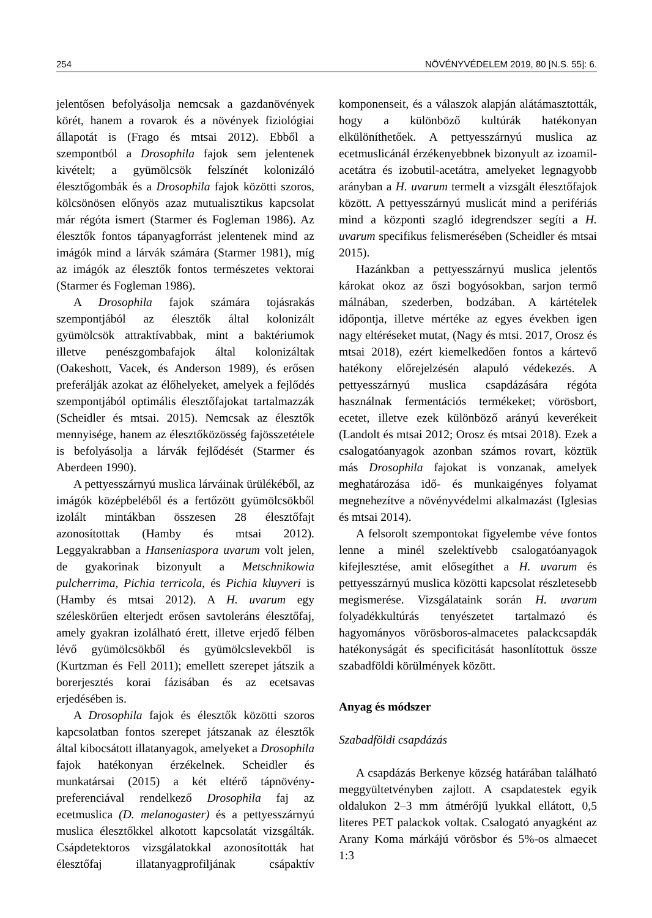254 NÖVÉNYVÉDELEM 2019, 80 [N.S. 55]: 6.
jelentősen befolyásolja nemcsak a gazdanövények körét, hanem a rovarok és a növények fiziológiai állapotát is (Frago és mtsai 2012). Ebből a szempontból a Drosophila fajok sem jelentenek kivételt; a gyümölcsök felszínét kolonizáló élesztőgombák és a Drosophila fajok közötti szoros, kölcsönösen előnyös azaz mutualisztikus kapcsolat már régóta ismert (Starmer és Fogleman 1986). Az élesztők fontos tápanyagforrást jelentenek mind az imágók mind a lárvák számára (Starmer 1981), míg az imágók az élesztők fontos természetes vektorai (Starmer és Fogleman 1986).
A Drosophila fajok számára tojásrakás szempontjából az élesztők által kolonizált gyümölcsök attraktívabbak, mint a baktériumok illetve penészgombafajok által kolonizáltak (Oakeshott, Vacek, és Anderson 1989), és erősen preferálják azokat az élőhelyeket, amelyek a fejlődés szempontjából optimális élesztőfajokat tartalmazzák (Scheidler és mtsai. 2015). Nemcsak az élesztők mennyisége, hanem az élesztőközösség fajösszetétele is befolyásolja a lárvák fejlődését (Starmer és Aberdeen 1990).
A pettyesszárnyú muslica lárváinak ürülékéből, az imágók középbeléből és a fertőzött gyümölcsökből izolált mintákban összesen 28 élesztőfajt azonosítottak (Hamby és mtsai 2012). Leggyakrabban a Hanseniaspora uvarum volt jelen, de gyakorinak bizonyult a Metschnikowia pulcherrima, Pichia terricola, és Pichia kluyveri is (Hamby és mtsai 2012). A H. uvarum egy széleskörűen elterjedt erősen savtoleráns élesztőfaj, amely gyakran izolálható érett, illetve erjedő félben lévő gyümölcsökből és gyümölcslevekből is (Kurtzman és Fell 2011); emellett szerepet játszik a borerjesztés korai fázisában és az ecetsavas erjedésében is.
A Drosophila fajok és élesztők közötti szoros kapcsolatban fontos szerepet játszanak az élesztők által kibocsátott illatanyagok, amelyeket a Drosophila fajok hatékonyan érzékelnek. Scheidler és munkatársai (2015) a két eltérő tápnövény-preferenciával rendelkező Drosophila faj az ecetmuslica (D. melanogaster) és a pettyesszárnyú muslica élesztőkkel alkotott kapcsolatát vizsgálták. Csápdetektoros vizsgálatokkal azonosították hat élesztőfaj illatanyagprofiljának csápaktív komponenseit, és a válaszok alapján alátámasztották, hogy a különböző kultúrák hatékonyan elkülöníthetőek. A pettyesszárnyú muslica az ecetmuslicánál érzékenyebbnek bizonyult az izoamil-acetátra és izobutil-acetátra, amelyeket legnagyobb arányban a H. uvarum termelt a vizsgált élesztőfajok között. A pettyesszárnyú muslicát mind a perifériás mind a központi szagló idegrendszer segíti a H. uvarum specifikus felismerésében (Scheidler és mtsai 2015).
Hazánkban a pettyesszárnyú muslica jelentős károkat okoz az őszi bogyósokban, sarjon termő málnában, szederben, bodzában. A kártételek időpontja, illetve mértéke az egyes években igen nagy eltéréseket mutat, (Nagy és mtsi. 2017, Orosz és mtsai 2018), ezért kiemelkedően fontos a kártevő hatékony előrejelzésén alapuló védekezés. A pettyesszárnyú muslica csapdázására régóta használnak fermentációs termékeket; vörösbort, ecetet, illetve ezek különböző arányú keverékeit (Landolt és mtsai 2012; Orosz és mtsai 2018). Ezek a csalogatóanyagok azonban számos rovart, köztük más Drosophila fajokat is vonzanak, amelyek meghatározása idő- és munkaigényes folyamat megnehezítve a növényvédelmi alkalmazást (Iglesias és mtsai 2014).
A felsorolt szempontokat figyelembe véve fontos lenne a minél szelektívebb csalogatóanyagok kifejlesztése, amit elősegíthet a H. uvarum és pettyesszárnyú muslica közötti kapcsolat részletesebb megismerése. Vizsgálataink során H. uvarum folyadékkultúrás tenyészetet tartalmazó és hagyományos vörösboros-almacetes palackcsapdák hatékonyságát és specificitását hasonlítottuk össze szabadföldi körülmények között.
Anyag és módszer
Szabadföldi csapdázás
A csapdázás Berkenye község határában található meggyültetvényben zajlott. A csapdatestek egyik oldalukon 2–3 mm átmérőjű lyukkal ellátott, 0,5 literes PET palackok voltak. Csalogató anyagként az Arany Koma márkájú vörösbor és 5%-os almaecet 1:3